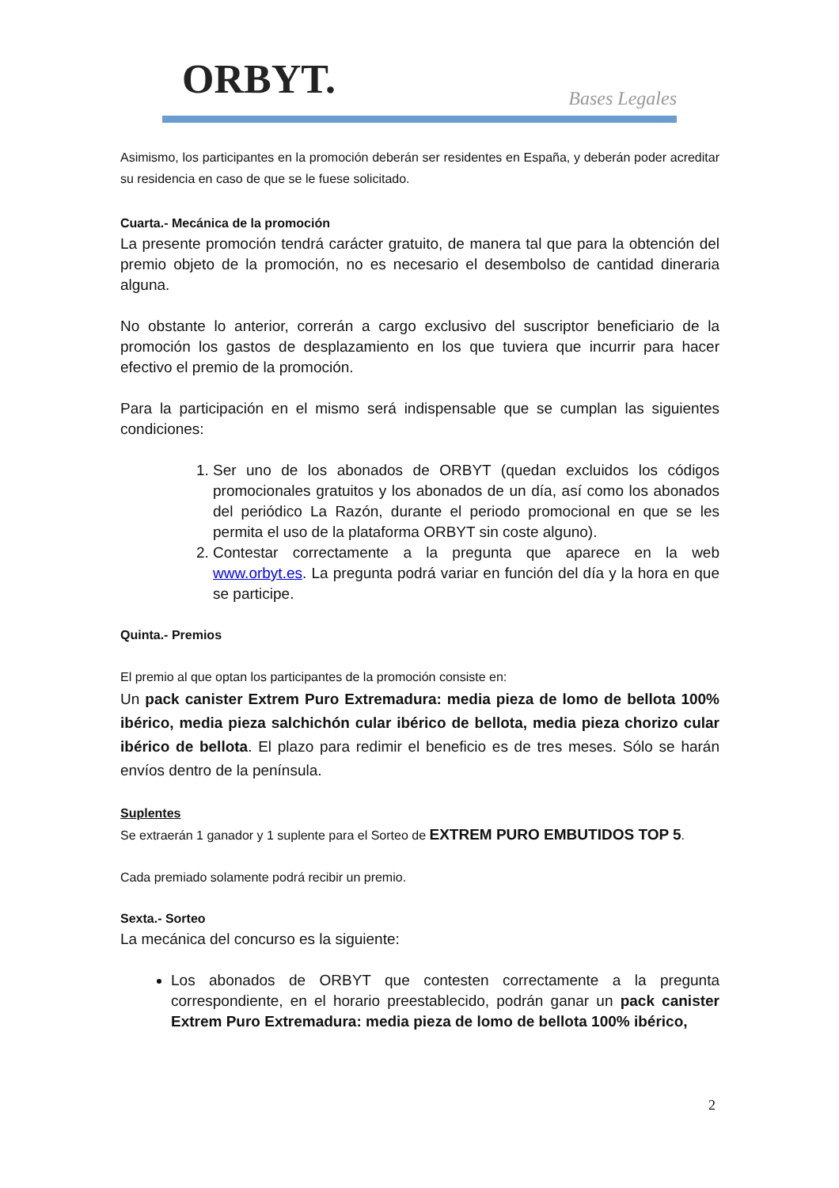ORBYT.
Bases Legales
Asimismo, los participantes en la promoción deberán ser residentes en España, y deberán poder acreditar su residencia en caso de que se le fuese solicitado.
Cuarta.- Mecánica de la promoción
La presente promoción tendrá carácter gratuito, de manera tal que para la obtención del premio objeto de la promoción, no es necesario el desembolso de cantidad dineraria alguna.
No obstante lo anterior, correrán a cargo exclusivo del suscriptor beneficiario de la promoción los gastos de desplazamiento en los que tuviera que incurrir para hacer efectivo el premio de la promoción.
Para la participación en el mismo será indispensable que se cumplan las siguientes condiciones:
1. Ser uno de los abonados de ORBYT (quedan excluidos los códigos promocionales gratuitos y los abonados de un día, así como los abonados del periódico La Razón, durante el periodo promocional en que se les permita el uso de la plataforma ORBYT sin coste alguno).
2. Contestar correctamente a la pregunta que aparece en la web www.orbyt.es. La pregunta podrá variar en función del día y la hora en que se participe.
Quinta.- Premios
El premio al que optan los participantes de la promoción consiste en:
Un pack canister Extrem Puro Extremadura: media pieza de lomo de bellota 100% ibérico, media pieza salchichón cular ibérico de bellota, media pieza chorizo cular ibérico de bellota. El plazo para redimir el beneficio es de tres meses. Sólo se harán envíos dentro de la península.
Suplentes
Se extraerán 1 ganador y 1 suplente para el Sorteo de EXTREM PURO EMBUTIDOS TOP 5.
Cada premiado solamente podrá recibir un premio.
Sexta.- Sorteo
La mecánica del concurso es la siguiente:
Los abonados de ORBYT que contesten correctamente a la pregunta correspondiente, en el horario preestablecido, podrán ganar un pack canister Extrem Puro Extremadura: media pieza de lomo de bellota 100% ibérico,
2